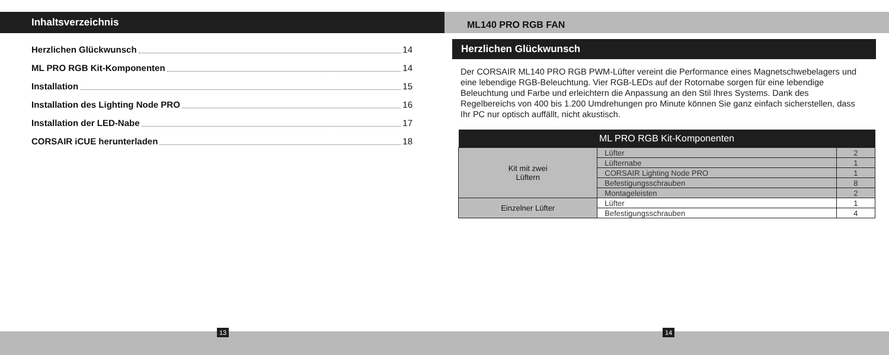Inhaltsverzeichnis
Herzlichen Glückwunsch 14
ML PRO RGB Kit-Komponenten 14
Installation 15
Installation des Lighting Node PRO 16
Installation der LED-Nabe 17
CORSAIR iCUE herunterladen 18
ML140 PRO RGB FAN
Herzlichen Glückwunsch
Der CORSAIR ML140 PRO RGB PWM-Lüfter vereint die Performance eines Magnetschwebelagers und eine lebendige RGB-Beleuchtung. Vier RGB-LEDs auf der Rotornabe sorgen für eine lebendige Beleuchtung und Farbe und erleichtern die Anpassung an den Stil Ihres Systems. Dank des Regelbereichs von 400 bis 1.200 Umdrehungen pro Minute können Sie ganz einfach sicherstellen, dass Ihr PC nur optisch auffällt, nicht akustisch.
| ML PRO RGB Kit-Komponenten | | |
| --- | --- | --- |
| Kit mit zwei Lüftern | Lüfter | 2 |
| | Lüfternabe | 1 |
| | CORSAIR Lighting Node PRO | 1 |
| | Befestigungsschrauben | 8 |
| | Montageleisten | 2 |
| Einzelner Lüfter | Lüfter | 1 |
| | Befestigungsschrauben | 4 |
13 14